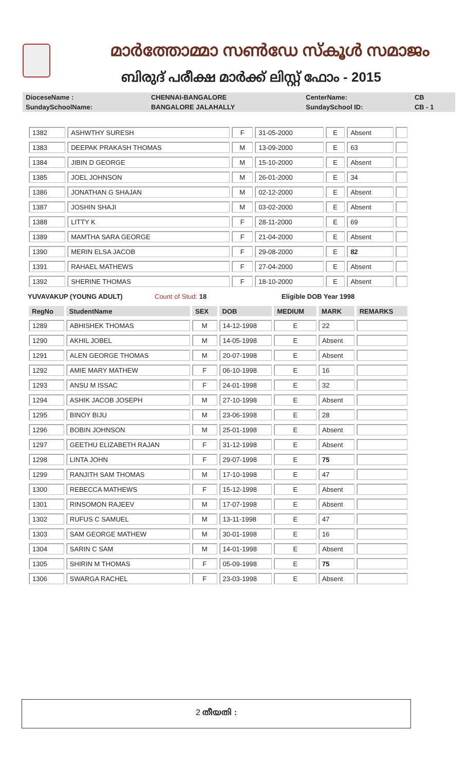മാർത്തോമ്മാ സൺഡേ സ്കൂൾ സമാജം
ബിരുദ് പരീക്ഷ മാർക്ക് ലിസ്റ്റ് ഫോം - 2015
| DioceseName : | CHENNAI-BANGALORE | CenterName: | CB |
| SundaySchoolName: | BANGALORE JALAHALLY | SundaySchool ID: | CB - 1 |
| 1382 | ASHWTHY SURESH | F | 31-05-2000 | E | Absent | |
| 1383 | DEEPAK PRAKASH THOMAS | M | 13-09-2000 | E | 63 | |
| 1384 | JIBIN D GEORGE | M | 15-10-2000 | E | Absent | |
| 1385 | JOEL JOHNSON | M | 26-01-2000 | E | 34 | |
| 1386 | JONATHAN G SHAJAN | M | 02-12-2000 | E | Absent | |
| 1387 | JOSHIN SHAJI | M | 03-02-2000 | E | Absent | |
| 1388 | LITTY K | F | 28-11-2000 | E | 69 | |
| 1389 | MAMTHA SARA GEORGE | F | 21-04-2000 | E | Absent | |
| 1390 | MERIN ELSA JACOB | F | 29-08-2000 | E | 82 | |
| 1391 | RAHAEL MATHEWS | F | 27-04-2000 | E | Absent | |
| 1392 | SHERINE THOMAS | F | 18-10-2000 | E | Absent | |
YUVAVAKUP (YOUNG ADULT) Count of Stud: 18 Eligible DOB Year 1998
| RegNo | StudentName | SEX | DOB | MEDIUM | MARK | REMARKS |
| 1289 | ABHISHEK THOMAS | M | 14-12-1998 | E | 22 | |
| 1290 | AKHIL JOBEL | M | 14-05-1998 | E | Absent | |
| 1291 | ALEN GEORGE THOMAS | M | 20-07-1998 | E | Absent | |
| 1292 | AMIE MARY MATHEW | F | 06-10-1998 | E | 16 | |
| 1293 | ANSU M ISSAC | F | 24-01-1998 | E | 32 | |
| 1294 | ASHIK JACOB JOSEPH | M | 27-10-1998 | E | Absent | |
| 1295 | BINOY BIJU | M | 23-06-1998 | E | 28 | |
| 1296 | BOBIN JOHNSON | M | 25-01-1998 | E | Absent | |
| 1297 | GEETHU ELIZABETH RAJAN | F | 31-12-1998 | E | Absent | |
| 1298 | LINTA JOHN | F | 29-07-1998 | E | 75 | |
| 1299 | RANJITH SAM THOMAS | M | 17-10-1998 | E | 47 | |
| 1300 | REBECCA MATHEWS | F | 15-12-1998 | E | Absent | |
| 1301 | RINSOMON RAJEEV | M | 17-07-1998 | E | Absent | |
| 1302 | RUFUS C SAMUEL | M | 13-11-1998 | E | 47 | |
| 1303 | SAM GEORGE MATHEW | M | 30-01-1998 | E | 16 | |
| 1304 | SARIN C SAM | M | 14-01-1998 | E | Absent | |
| 1305 | SHIRIN M THOMAS | F | 05-09-1998 | E | 75 | |
| 1306 | SWARGA RACHEL | F | 23-03-1998 | E | Absent | |
2 തീയതി :